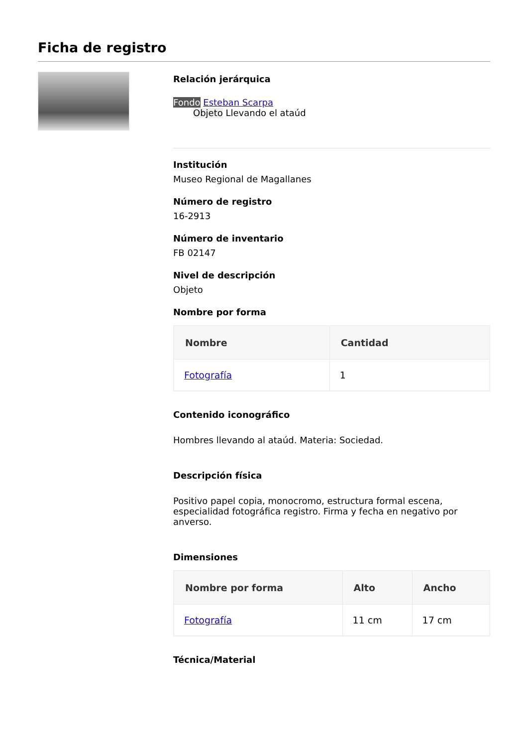Ficha de registro
Relación jerárquica
Fondo Esteban Scarpa
Objeto Llevando el ataúd
Institución
Museo Regional de Magallanes
Número de registro
16-2913
Número de inventario
FB 02147
Nivel de descripción
Objeto
Nombre por forma
| Nombre | Cantidad |
| --- | --- |
| Fotografía | 1 |
Contenido iconográfico
Hombres llevando al ataúd. Materia: Sociedad.
Descripción física
Positivo papel copia, monocromo, estructura formal escena, especialidad fotográfica registro. Firma y fecha en negativo por anverso.
Dimensiones
| Nombre por forma | Alto | Ancho |
| --- | --- | --- |
| Fotografía | 11 cm | 17 cm |
Técnica/Material